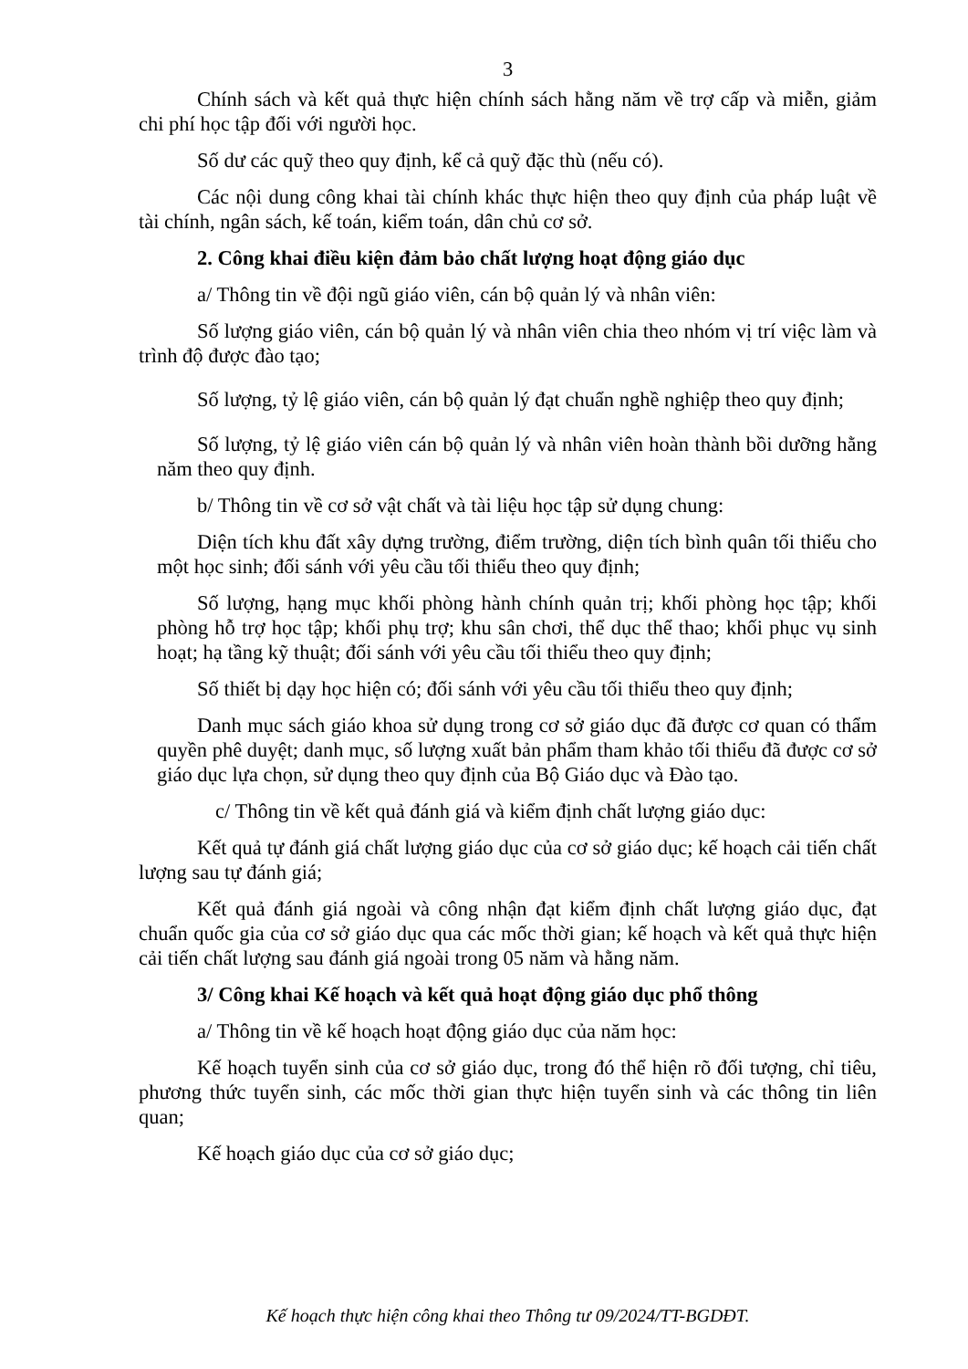3
Chính sách và kết quả thực hiện chính sách hằng năm về trợ cấp và miễn, giảm chi phí học tập đối với người học.
Số dư các quỹ theo quy định, kể cả quỹ đặc thù (nếu có).
Các nội dung công khai tài chính khác thực hiện theo quy định của pháp luật về tài chính, ngân sách, kế toán, kiểm toán, dân chủ cơ sở.
2. Công khai điều kiện đảm bảo chất lượng hoạt động giáo dục
a/ Thông tin về đội ngũ giáo viên, cán bộ quản lý và nhân viên:
Số lượng giáo viên, cán bộ quản lý và nhân viên chia theo nhóm vị trí việc làm và trình độ được đào tạo;
Số lượng, tỷ lệ giáo viên, cán bộ quản lý đạt chuẩn nghề nghiệp theo quy định;
Số lượng, tỷ lệ giáo viên cán bộ quản lý và nhân viên hoàn thành bồi dưỡng hằng năm theo quy định.
b/ Thông tin về cơ sở vật chất và tài liệu học tập sử dụng chung:
Diện tích khu đất xây dựng trường, điểm trường, diện tích bình quân tối thiểu cho một học sinh; đối sánh với yêu cầu tối thiểu theo quy định;
Số lượng, hạng mục khối phòng hành chính quản trị; khối phòng học tập; khối phòng hỗ trợ học tập; khối phụ trợ; khu sân chơi, thể dục thể thao; khối phục vụ sinh hoạt; hạ tầng kỹ thuật; đối sánh với yêu cầu tối thiểu theo quy định;
Số thiết bị dạy học hiện có; đối sánh với yêu cầu tối thiểu theo quy định;
Danh mục sách giáo khoa sử dụng trong cơ sở giáo dục đã được cơ quan có thẩm quyền phê duyệt; danh mục, số lượng xuất bản phẩm tham khảo tối thiểu đã được cơ sở giáo dục lựa chọn, sử dụng theo quy định của Bộ Giáo dục và Đào tạo.
c/ Thông tin về kết quả đánh giá và kiểm định chất lượng giáo dục:
Kết quả tự đánh giá chất lượng giáo dục của cơ sở giáo dục; kế hoạch cải tiến chất lượng sau tự đánh giá;
Kết quả đánh giá ngoài và công nhận đạt kiểm định chất lượng giáo dục, đạt chuẩn quốc gia của cơ sở giáo dục qua các mốc thời gian; kế hoạch và kết quả thực hiện cải tiến chất lượng sau đánh giá ngoài trong 05 năm và hằng năm.
3/ Công khai Kế hoạch và kết quả hoạt động giáo dục phổ thông
a/ Thông tin về kế hoạch hoạt động giáo dục của năm học:
Kế hoạch tuyển sinh của cơ sở giáo dục, trong đó thể hiện rõ đối tượng, chỉ tiêu, phương thức tuyển sinh, các mốc thời gian thực hiện tuyển sinh và các thông tin liên quan;
Kế hoạch giáo dục của cơ sở giáo dục;
Kế hoạch thực hiện công khai theo Thông tư 09/2024/TT-BGDĐT.